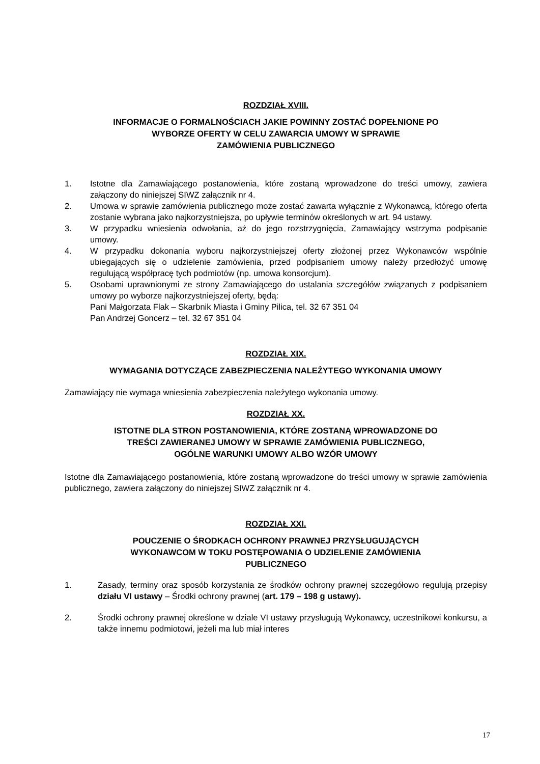ROZDZIAŁ XVIII.
INFORMACJE O FORMALNOŚCIACH JAKIE POWINNY ZOSTAĆ DOPEŁNIONE PO
WYBORZE OFERTY W CELU ZAWARCIA UMOWY W SPRAWIE
ZAMÓWIENIA PUBLICZNEGO
1. Istotne dla Zamawiającego postanowienia, które zostaną wprowadzone do treści umowy, zawiera załączony do niniejszej SIWZ załącznik nr 4.
2. Umowa w sprawie zamówienia publicznego może zostać zawarta wyłącznie z Wykonawcą, którego oferta zostanie wybrana jako najkorzystniejsza, po upływie terminów określonych w art. 94 ustawy.
3. W przypadku wniesienia odwołania, aż do jego rozstrzygnięcia, Zamawiający wstrzyma podpisanie umowy.
4. W przypadku dokonania wyboru najkorzystniejszej oferty złożonej przez Wykonawców wspólnie ubiegających się o udzielenie zamówienia, przed podpisaniem umowy należy przedłożyć umowę regulującą współpracę tych podmiotów (np. umowa konsorcjum).
5. Osobami uprawnionymi ze strony Zamawiającego do ustalania szczegółów związanych z podpisaniem umowy po wyborze najkorzystniejszej oferty, będą:
Pani Małgorzata Flak – Skarbnik Miasta i Gminy Pilica, tel. 32 67 351 04
Pan Andrzej Goncerz – tel. 32 67 351 04
ROZDZIAŁ XIX.
WYMAGANIA DOTYCZĄCE ZABEZPIECZENIA NALEŻYTEGO WYKONANIA UMOWY
Zamawiający nie wymaga wniesienia zabezpieczenia należytego wykonania umowy.
ROZDZIAŁ XX.
ISTOTNE DLA STRON POSTANOWIENIA, KTÓRE ZOSTANĄ WPROWADZONE DO
TREŚCI ZAWIERANEJ UMOWY W SPRAWIE ZAMÓWIENIA PUBLICZNEGO,
OGÓLNE WARUNKI UMOWY ALBO WZÓR UMOWY
Istotne dla Zamawiającego postanowienia, które zostaną wprowadzone do treści umowy w sprawie zamówienia publicznego, zawiera załączony do niniejszej SIWZ załącznik nr 4.
ROZDZIAŁ XXI.
POUCZENIE O ŚRODKACH OCHRONY PRAWNEJ PRZYSŁUGUJĄCYCH
WYKONAWCOM W TOKU POSTĘPOWANIA O UDZIELENIE ZAMÓWIENIA
PUBLICZNEGO
1. Zasady, terminy oraz sposób korzystania ze środków ochrony prawnej szczegółowo regulują przepisy działu VI ustawy – Środki ochrony prawnej (art. 179 – 198 g ustawy).
2. Środki ochrony prawnej określone w dziale VI ustawy przysługują Wykonawcy, uczestnikowi konkursu, a także innemu podmiotowi, jeżeli ma lub miał interes
17